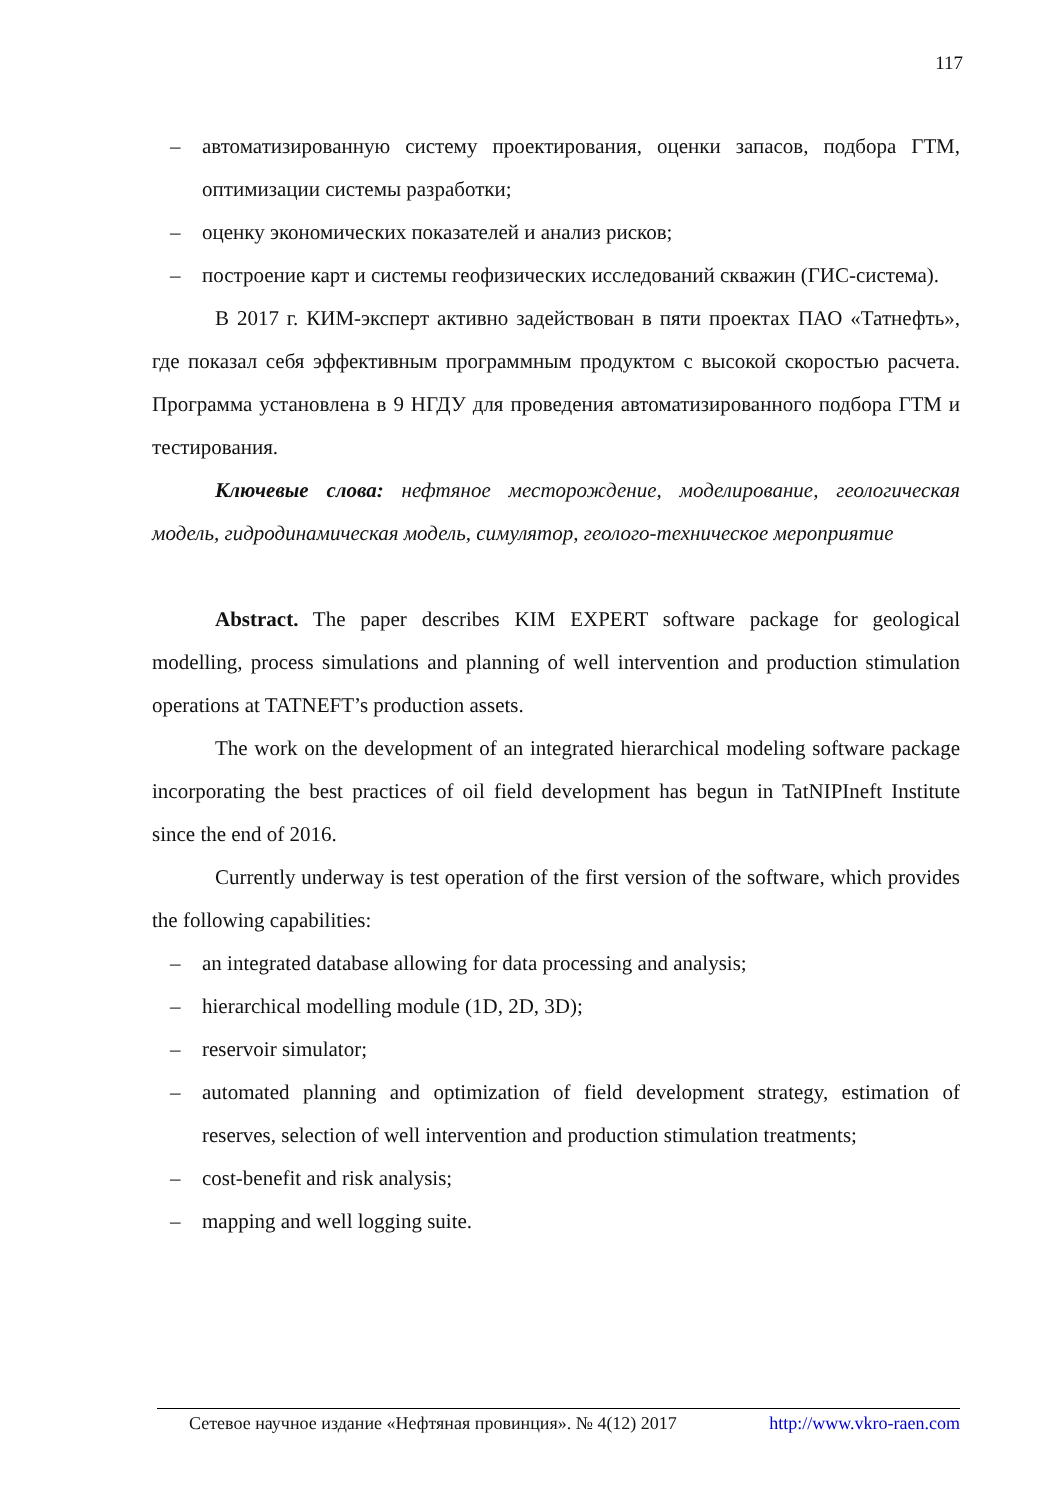117
– автоматизированную систему проектирования, оценки запасов, подбора ГТМ, оптимизации системы разработки;
– оценку экономических показателей и анализ рисков;
– построение карт и системы геофизических исследований скважин (ГИС-система).
В 2017 г. КИМ-эксперт активно задействован в пяти проектах ПАО «Татнефть», где показал себя эффективным программным продуктом с высокой скоростью расчета. Программа установлена в 9 НГДУ для проведения автоматизированного подбора ГТМ и тестирования.
Ключевые слова: нефтяное месторождение, моделирование, геологическая модель, гидродинамическая модель, симулятор, геолого-техническое мероприятие
Abstract. The paper describes KIM EXPERT software package for geological modelling, process simulations and planning of well intervention and production stimulation operations at TATNEFT’s production assets.
The work on the development of an integrated hierarchical modeling software package incorporating the best practices of oil field development has begun in TatNIPIneft Institute since the end of 2016.
Currently underway is test operation of the first version of the software, which provides the following capabilities:
– an integrated database allowing for data processing and analysis;
– hierarchical modelling module (1D, 2D, 3D);
– reservoir simulator;
– automated planning and optimization of field development strategy, estimation of reserves, selection of well intervention and production stimulation treatments;
– cost-benefit and risk analysis;
– mapping and well logging suite.
Сетевое научное издание «Нефтяная провинция». № 4(12) 2017 http://www.vkro-raen.com